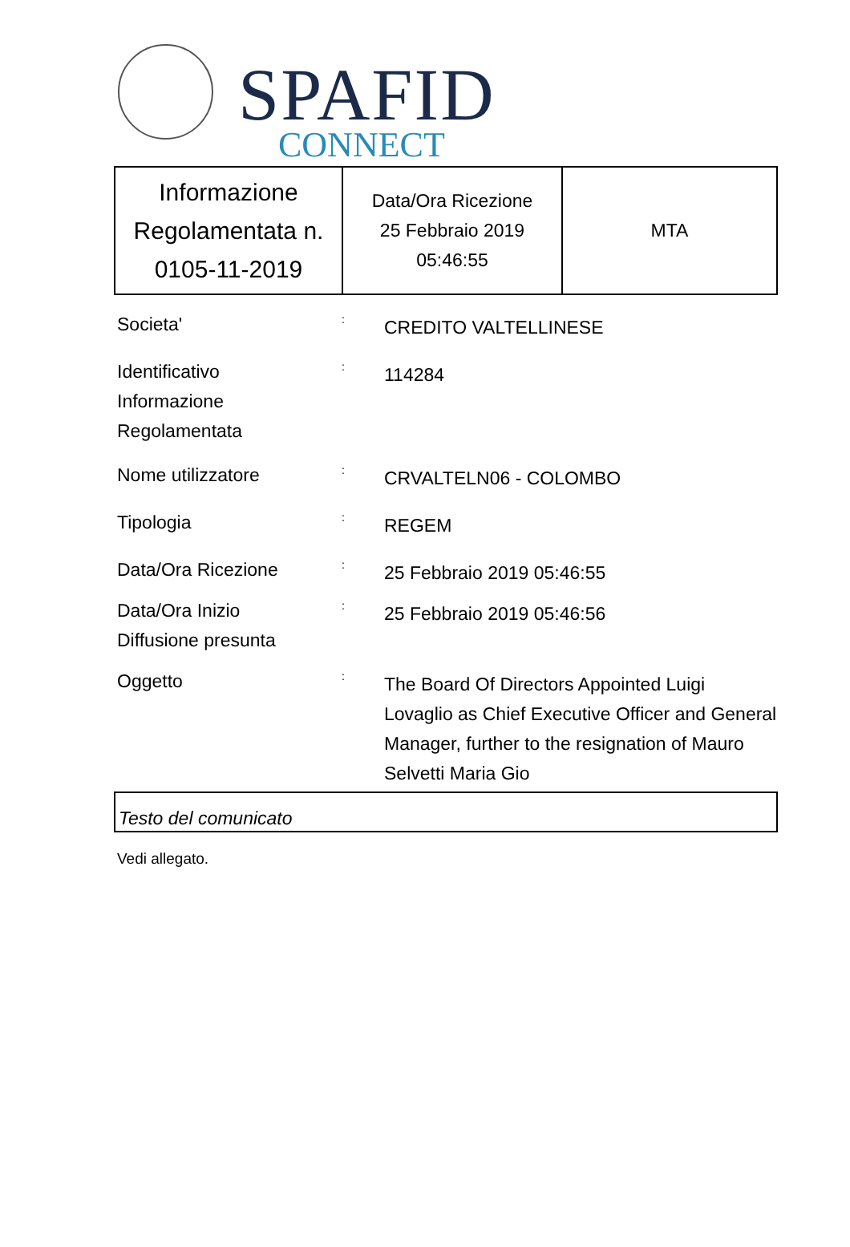SPAFID
CONNECT
| Informazione Regolamentata n. 0105-11-2019 | Data/Ora Ricezione 25 Febbraio 2019 05:46:55 | MTA |
Societa'
:
CREDITO VALTELLINESE
Identificativo
Informazione
Regolamentata
:
114284
Nome utilizzatore
:
CRVALTELN06 - COLOMBO
Tipologia
:
REGEM
Data/Ora Ricezione
:
25 Febbraio 2019 05:46:55
Data/Ora Inizio
Diffusione presunta
:
25 Febbraio 2019 05:46:56
Oggetto
:
The Board Of Directors Appointed Luigi Lovaglio as Chief Executive Officer and General Manager, further to the resignation of Mauro Selvetti Maria Gio
Testo del comunicato
Vedi allegato.